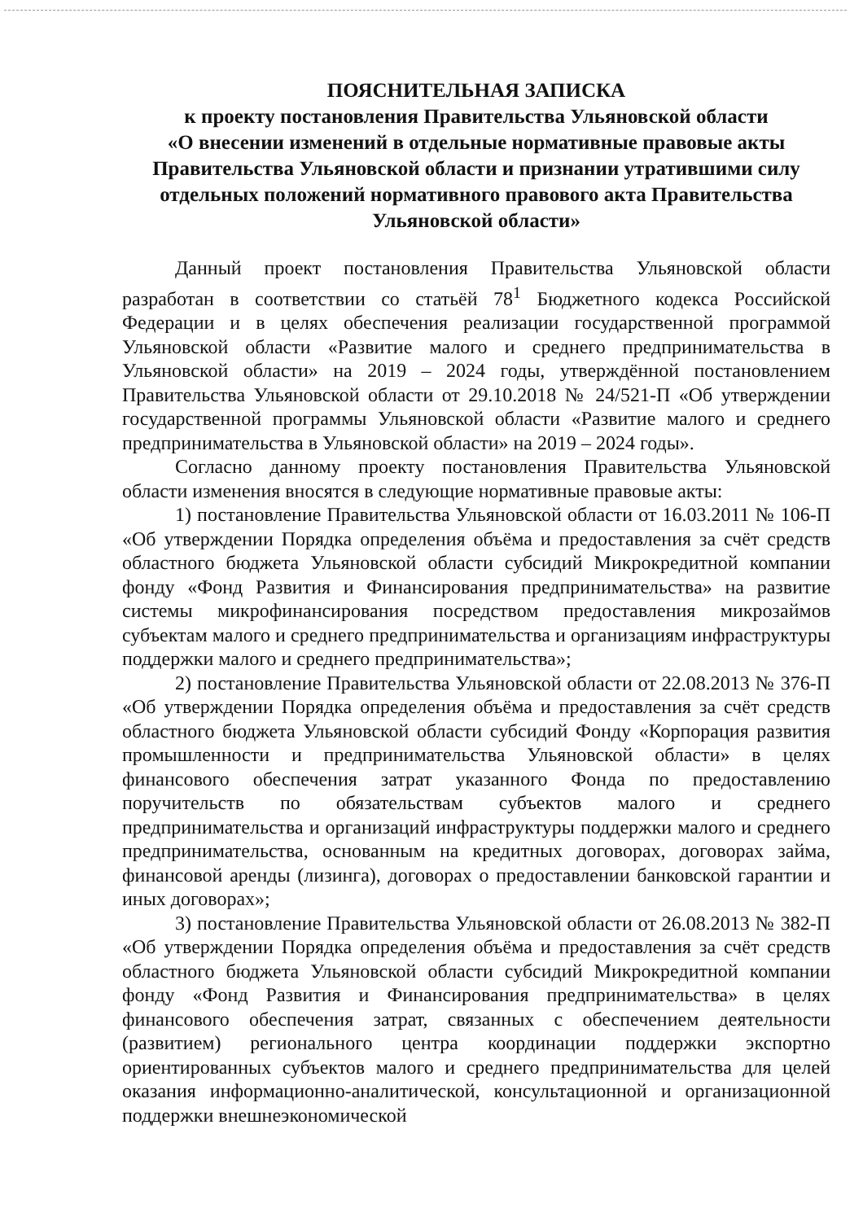ПОЯСНИТЕЛЬНАЯ ЗАПИСКА
к проекту постановления Правительства Ульяновской области
«О внесении изменений в отдельные нормативные правовые акты Правительства Ульяновской области и признании утратившими силу отдельных положений нормативного правового акта Правительства Ульяновской области»
Данный проект постановления Правительства Ульяновской области разработан в соответствии со статьёй 78<sup>1</sup> Бюджетного кодекса Российской Федерации и в целях обеспечения реализации государственной программой Ульяновской области «Развитие малого и среднего предпринимательства в Ульяновской области» на 2019 – 2024 годы, утверждённой постановлением Правительства Ульяновской области от 29.10.2018 № 24/521-П «Об утверждении государственной программы Ульяновской области «Развитие малого и среднего предпринимательства в Ульяновской области» на 2019 – 2024 годы».
Согласно данному проекту постановления Правительства Ульяновской области изменения вносятся в следующие нормативные правовые акты:
1) постановление Правительства Ульяновской области от 16.03.2011 № 106-П «Об утверждении Порядка определения объёма и предоставления за счёт средств областного бюджета Ульяновской области субсидий Микрокредитной компании фонду «Фонд Развития и Финансирования предпринимательства» на развитие системы микрофинансирования посредством предоставления микрозаймов субъектам малого и среднего предпринимательства и организациям инфраструктуры поддержки малого и среднего предпринимательства»;
2) постановление Правительства Ульяновской области от 22.08.2013 № 376-П «Об утверждении Порядка определения объёма и предоставления за счёт средств областного бюджета Ульяновской области субсидий Фонду «Корпорация развития промышленности и предпринимательства Ульяновской области» в целях финансового обеспечения затрат указанного Фонда по предоставлению поручительств по обязательствам субъектов малого и среднего предпринимательства и организаций инфраструктуры поддержки малого и среднего предпринимательства, основанным на кредитных договорах, договорах займа, финансовой аренды (лизинга), договорах о предоставлении банковской гарантии и иных договорах»;
3) постановление Правительства Ульяновской области от 26.08.2013 № 382-П «Об утверждении Порядка определения объёма и предоставления за счёт средств областного бюджета Ульяновской области субсидий Микрокредитной компании фонду «Фонд Развития и Финансирования предпринимательства» в целях финансового обеспечения затрат, связанных с обеспечением деятельности (развитием) регионального центра координации поддержки экспортно ориентированных субъектов малого и среднего предпринимательства для целей оказания информационно-аналитической, консультационной и организационной поддержки внешнеэкономической